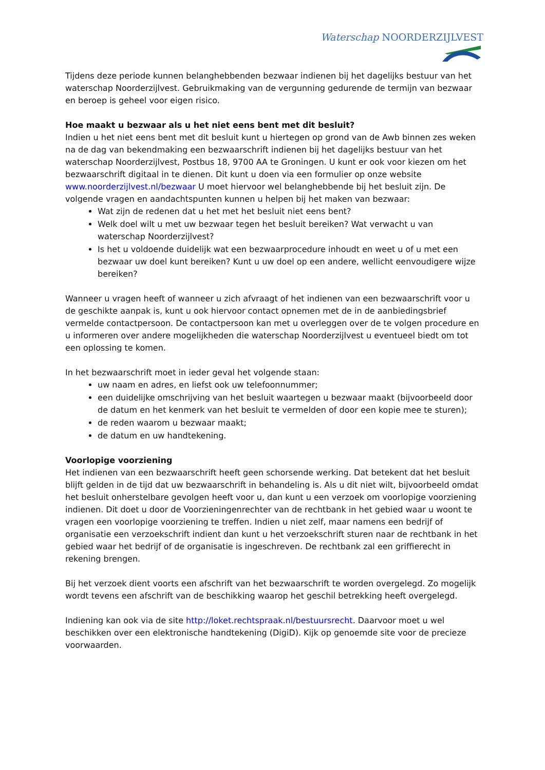Waterschap NOORDERZIJLVEST
Tijdens deze periode kunnen belanghebbenden bezwaar indienen bij het dagelijks bestuur van het waterschap Noorderzijlvest. Gebruikmaking van de vergunning gedurende de termijn van bezwaar en beroep is geheel voor eigen risico.
Hoe maakt u bezwaar als u het niet eens bent met dit besluit?
Indien u het niet eens bent met dit besluit kunt u hiertegen op grond van de Awb binnen zes weken na de dag van bekendmaking een bezwaarschrift indienen bij het dagelijks bestuur van het waterschap Noorderzijlvest, Postbus 18, 9700 AA te Groningen. U kunt er ook voor kiezen om het bezwaarschrift digitaal in te dienen. Dit kunt u doen via een formulier op onze website www.noorderzijlvest.nl/bezwaar U moet hiervoor wel belanghebbende bij het besluit zijn. De volgende vragen en aandachtspunten kunnen u helpen bij het maken van bezwaar:
Wat zijn de redenen dat u het met het besluit niet eens bent?
Welk doel wilt u met uw bezwaar tegen het besluit bereiken? Wat verwacht u van waterschap Noorderzijlvest?
Is het u voldoende duidelijk wat een bezwaarprocedure inhoudt en weet u of u met een bezwaar uw doel kunt bereiken? Kunt u uw doel op een andere, wellicht eenvoudigere wijze bereiken?
Wanneer u vragen heeft of wanneer u zich afvraagt of het indienen van een bezwaarschrift voor u de geschikte aanpak is, kunt u ook hiervoor contact opnemen met de in de aanbiedingsbrief vermelde contactpersoon. De contactpersoon kan met u overleggen over de te volgen procedure en u informeren over andere mogelijkheden die waterschap Noorderzijlvest u eventueel biedt om tot een oplossing te komen.
In het bezwaarschrift moet in ieder geval het volgende staan:
uw naam en adres, en liefst ook uw telefoonnummer;
een duidelijke omschrijving van het besluit waartegen u bezwaar maakt (bijvoorbeeld door de datum en het kenmerk van het besluit te vermelden of door een kopie mee te sturen);
de reden waarom u bezwaar maakt;
de datum en uw handtekening.
Voorlopige voorziening
Het indienen van een bezwaarschrift heeft geen schorsende werking. Dat betekent dat het besluit blijft gelden in de tijd dat uw bezwaarschrift in behandeling is. Als u dit niet wilt, bijvoorbeeld omdat het besluit onherstelbare gevolgen heeft voor u, dan kunt u een verzoek om voorlopige voorziening indienen. Dit doet u door de Voorzieningenrechter van de rechtbank in het gebied waar u woont te vragen een voorlopige voorziening te treffen. Indien u niet zelf, maar namens een bedrijf of organisatie een verzoekschrift indient dan kunt u het verzoekschrift sturen naar de rechtbank in het gebied waar het bedrijf of de organisatie is ingeschreven. De rechtbank zal een griffierecht in rekening brengen.
Bij het verzoek dient voorts een afschrift van het bezwaarschrift te worden overgelegd. Zo mogelijk wordt tevens een afschrift van de beschikking waarop het geschil betrekking heeft overgelegd.
Indiening kan ook via de site http://loket.rechtspraak.nl/bestuursrecht. Daarvoor moet u wel beschikken over een elektronische handtekening (DigiD). Kijk op genoemde site voor de precieze voorwaarden.